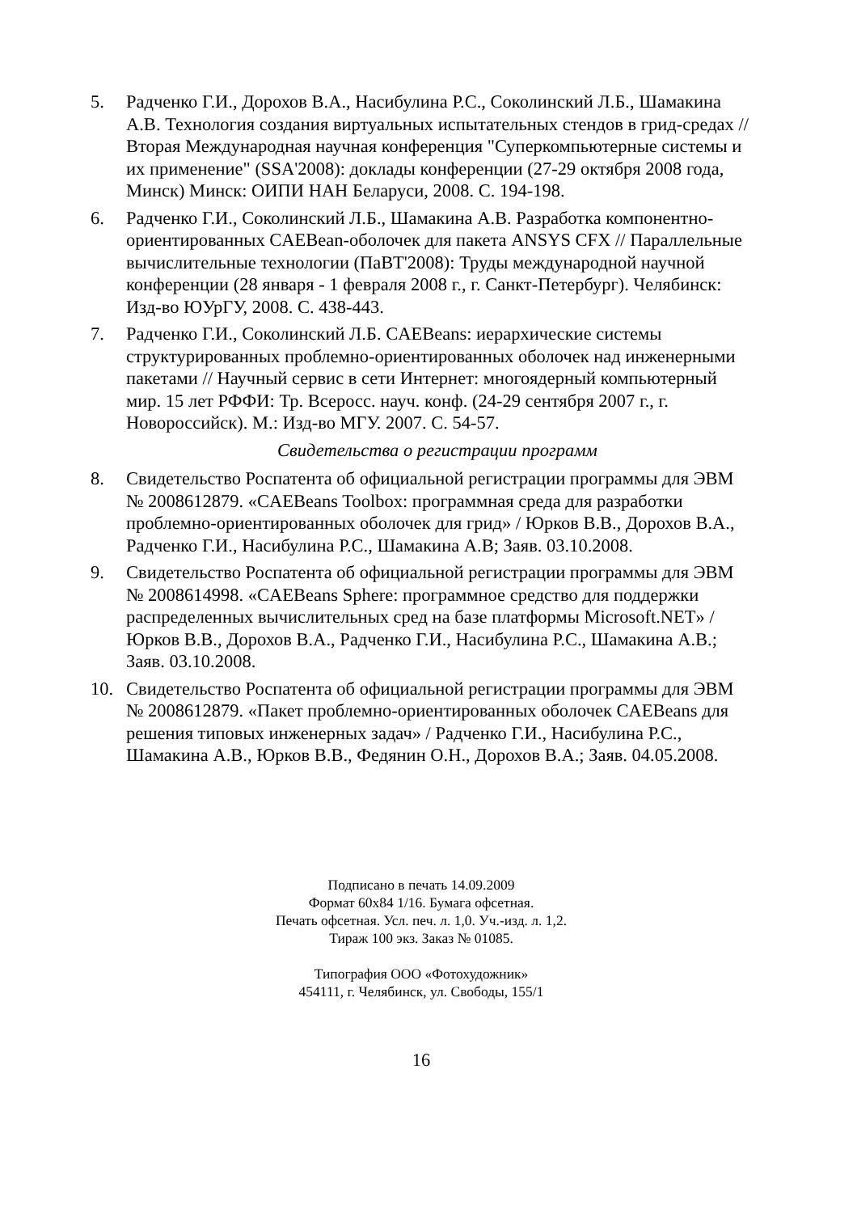5. Радченко Г.И., Дорохов В.А., Насибулина Р.С., Соколинский Л.Б., Шамакина А.В. Технология создания виртуальных испытательных стендов в грид-средах // Вторая Международная научная конференция "Суперкомпьютерные системы и их применение" (SSA'2008): доклады конференции (27-29 октября 2008 года, Минск) Минск: ОИПИ НАН Беларуси, 2008. С. 194-198.
6. Радченко Г.И., Соколинский Л.Б., Шамакина А.В. Разработка компонентно-ориентированных CAEBean-оболочек для пакета ANSYS CFX // Параллельные вычислительные технологии (ПаВТ'2008): Труды международной научной конференции (28 января - 1 февраля 2008 г., г. Санкт-Петербург). Челябинск: Изд-во ЮУрГУ, 2008. С. 438-443.
7. Радченко Г.И., Соколинский Л.Б. CAEBeans: иерархические системы структурированных проблемно-ориентированных оболочек над инженерными пакетами // Научный сервис в сети Интернет: многоядерный компьютерный мир. 15 лет РФФИ: Тр. Всеросс. науч. конф. (24-29 сентября 2007 г., г. Новороссийск). М.: Изд-во МГУ. 2007. С. 54-57.
Свидетельства о регистрации программ
8. Свидетельство Роспатента об официальной регистрации программы для ЭВМ № 2008612879. «CAEBeans Toolbox: программная среда для разработки проблемно-ориентированных оболочек для грид» / Юрков В.В., Дорохов В.А., Радченко Г.И., Насибулина Р.С., Шамакина А.В; Заяв. 03.10.2008.
9. Свидетельство Роспатента об официальной регистрации программы для ЭВМ № 2008614998. «CAEBeans Sphere: программное средство для поддержки распределенных вычислительных сред на базе платформы Microsoft.NET» / Юрков В.В., Дорохов В.А., Радченко Г.И., Насибулина Р.С., Шамакина А.В.; Заяв. 03.10.2008.
10. Свидетельство Роспатента об официальной регистрации программы для ЭВМ № 2008612879. «Пакет проблемно-ориентированных оболочек CAEBeans для решения типовых инженерных задач» / Радченко Г.И., Насибулина Р.С., Шамакина А.В., Юрков В.В., Федянин О.Н., Дорохов В.А.; Заяв. 04.05.2008.
Подписано в печать 14.09.2009
Формат 60x84 1/16. Бумага офсетная.
Печать офсетная. Усл. печ. л. 1,0. Уч.-изд. л. 1,2.
Тираж 100 экз. Заказ № 01085.
Типография ООО «Фотохудожник»
454111, г. Челябинск, ул. Свободы, 155/1
16